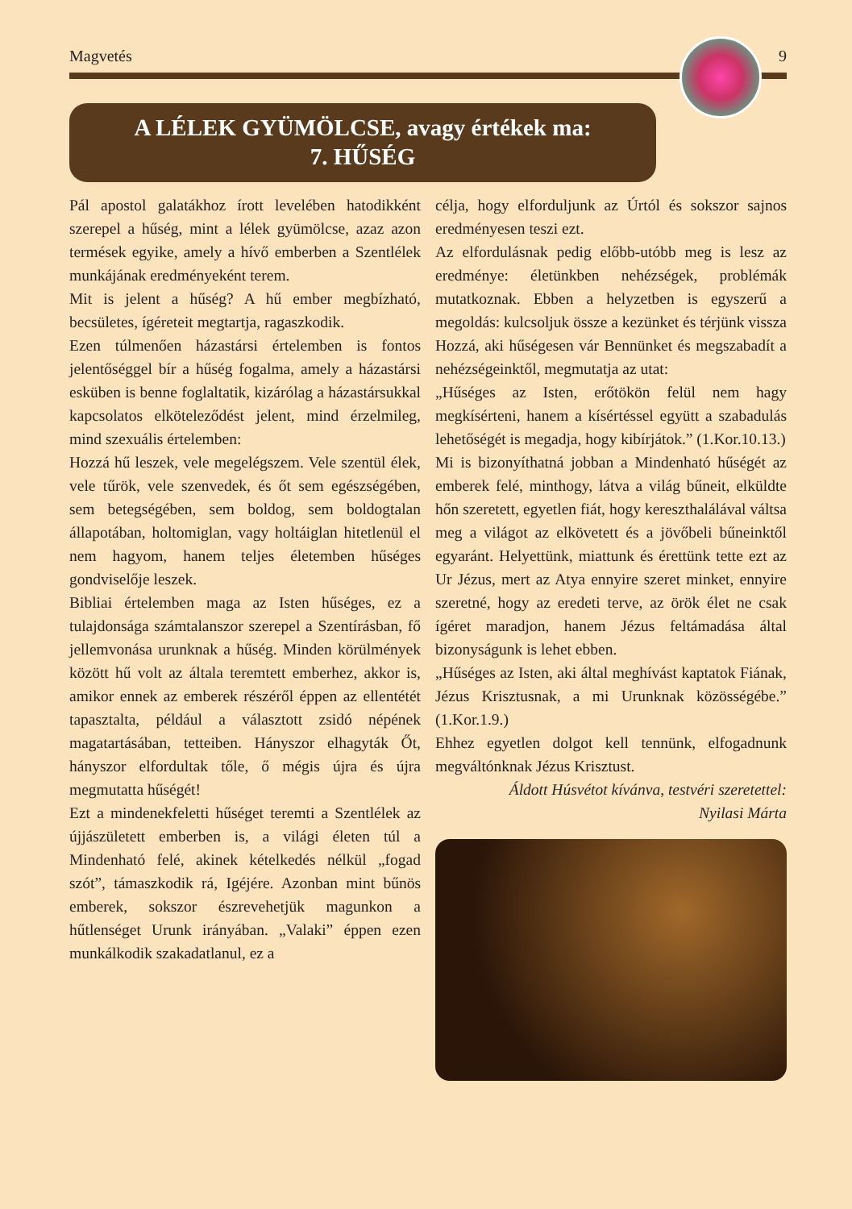Magvetés 9
A LÉLEK GYÜMÖLCSE, avagy értékek ma:
7. HŰSÉG
Pál apostol galatákhoz írott levelében hatodikként szerepel a hűség, mint a lélek gyümölcse, azaz azon termések egyike, amely a hívő emberben a Szentlélek munkájának eredményeként terem.
Mit is jelent a hűség? A hű ember megbízható, becsületes, ígéreteit megtartja, ragaszkodik.
Ezen túlmenően házastársi értelemben is fontos jelentőséggel bír a hűség fogalma, amely a házastársi esküben is benne foglaltatik, kizárólag a házastársukkal kapcsolatos elköteleződést jelent, mind érzelmileg, mind szexuális értelemben:
Hozzá hű leszek, vele megelégszem. Vele szentül élek, vele tűrök, vele szenvedek, és őt sem egészségében, sem betegségében, sem boldog, sem boldogtalan állapotában, holtomiglan, vagy holtáiglan hitetlenül el nem hagyom, hanem teljes életemben hűséges gondviselője leszek.
Bibliai értelemben maga az Isten hűséges, ez a tulajdonsága számtalanszor szerepel a Szentírásban, fő jellemvonása urunknak a hűség. Minden körülmények között hű volt az általa teremtett emberhez, akkor is, amikor ennek az emberek részéről éppen az ellentétét tapasztalta, például a választott zsidó népének magatartásában, tetteiben. Hányszor elhagyták Őt, hányszor elfordultak tőle, ő mégis újra és újra megmutatta hűségét!
Ezt a mindenekfeletti hűséget teremti a Szentlélek az újjászületett emberben is, a világi életen túl a Mindenható felé, akinek kételkedés nélkül „fogad szót”, támaszkodik rá, Igéjére. Azonban mint bűnös emberek, sokszor észrevehetjük magunkon a hűtlenséget Urunk irányában. „Valaki” éppen ezen munkálkodik szakadatlanul, ez a
célja, hogy elforduljunk az Úrtól és sokszor sajnos eredményesen teszi ezt.
Az elfordulásnak pedig előbb-utóbb meg is lesz az eredménye: életünkben nehézségek, problémák mutatkoznak. Ebben a helyzetben is egyszerű a megoldás: kulcsoljuk össze a kezünket és térjünk vissza Hozzá, aki hűségesen vár Bennünket és megszabadít a nehézségeinktől, megmutatja az utat:
„Hűséges az Isten, erőtökön felül nem hagy megkísérteni, hanem a kísértéssel együtt a szabadulás lehetőségét is megadja, hogy kibírjátok.” (1.Kor.10.13.)
Mi is bizonyíthatná jobban a Mindenható hűségét az emberek felé, minthogy, látva a világ bűneit, elküldte hőn szeretett, egyetlen fiát, hogy kereszthalálával váltsa meg a világot az elkövetett és a jövőbeli bűneinktől egyaránt. Helyettünk, miattunk és érettünk tette ezt az Ur Jézus, mert az Atya ennyire szeret minket, ennyire szeretné, hogy az eredeti terve, az örök élet ne csak ígéret maradjon, hanem Jézus feltámadása által bizonyságunk is lehet ebben.
„Hűséges az Isten, aki által meghívást kaptatok Fiának, Jézus Krisztusnak, a mi Urunknak közösségébe.” (1.Kor.1.9.)
Ehhez egyetlen dolgot kell tennünk, elfogadnunk megváltónknak Jézus Krisztust.
Áldott Húsvétot kívánva, testvéri szeretettel:
Nyilasi Márta